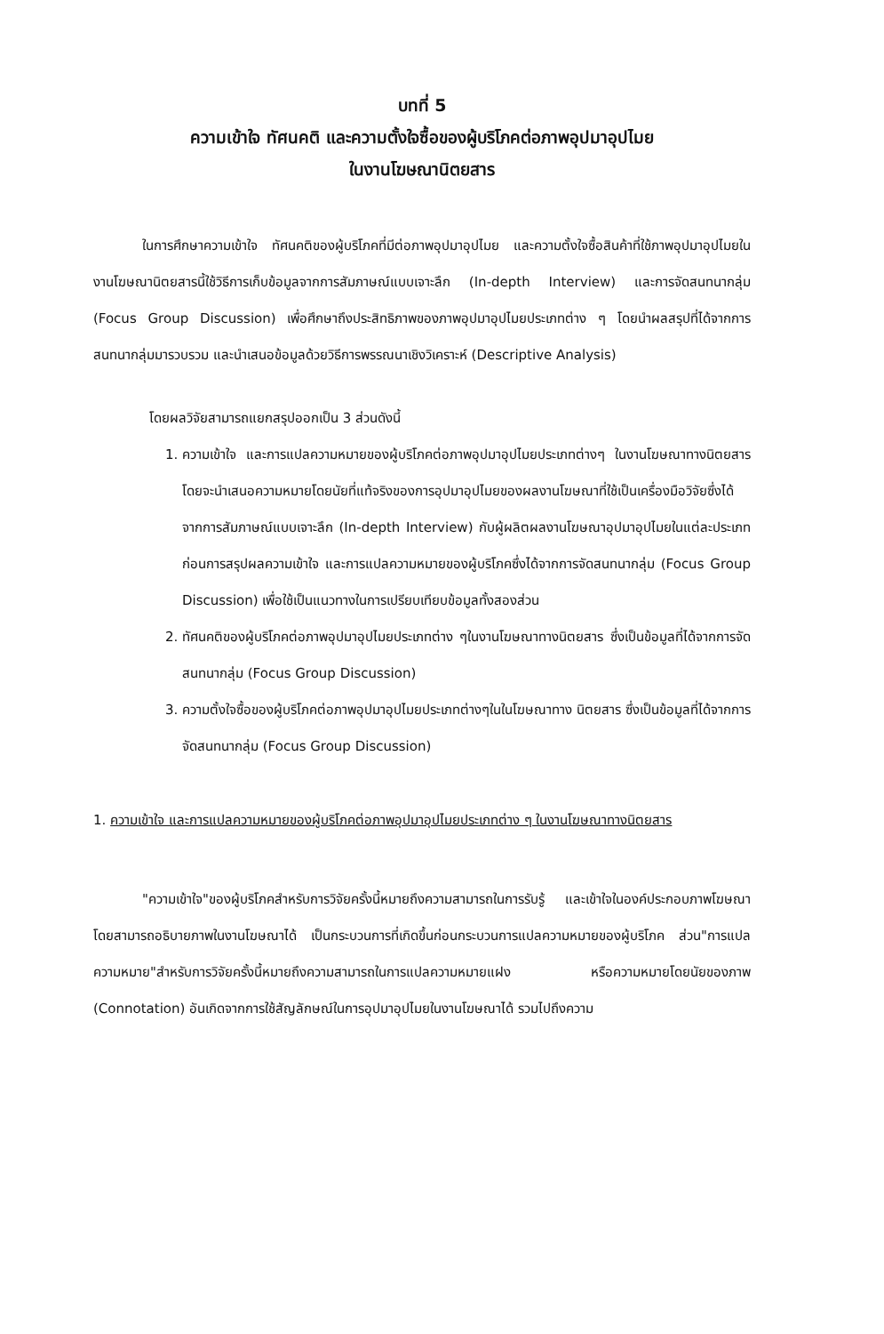บทที่ 5
ความเข้าใจ ทัศนคติ และความตั้งใจซื้อของผู้บริโภคต่อภาพอุปมาอุปไมย
ในงานโฆษณานิตยสาร
ในการศึกษาความเข้าใจ ทัศนคติของผู้บริโภคที่มีต่อภาพอุปมาอุปไมย และความตั้งใจซื้อสินค้าที่ใช้ภาพอุปมาอุปไมยในงานโฆษณานิตยสารนี้ใช้วิธีการเก็บข้อมูลจากการสัมภาษณ์แบบเจาะลึก (In-depth Interview) และการจัดสนทนากลุ่ม (Focus Group Discussion) เพื่อศึกษาถึงประสิทธิภาพของภาพอุปมาอุปไมยประเภทต่าง ๆ โดยนำผลสรุปที่ได้จากการสนทนากลุ่มมารวบรวม และนำเสนอข้อมูลด้วยวิธีการพรรณนาเชิงวิเคราะห์ (Descriptive Analysis)
โดยผลวิจัยสามารถแยกสรุปออกเป็น 3 ส่วนดังนี้
1. ความเข้าใจ และการแปลความหมายของผู้บริโภคต่อภาพอุปมาอุปไมยประเภทต่างๆ ในงานโฆษณาทางนิตยสาร โดยจะนำเสนอความหมายโดยนัยที่แท้จริงของการอุปมาอุปไมยของผลงานโฆษณาที่ใช้เป็นเครื่องมือวิจัยซึ่งได้จากการสัมภาษณ์แบบเจาะลึก (In-depth Interview) กับผู้ผลิตผลงานโฆษณาอุปมาอุปไมยในแต่ละประเภทก่อนการสรุปผลความเข้าใจ และการแปลความหมายของผู้บริโภคซึ่งได้จากการจัดสนทนากลุ่ม (Focus Group Discussion) เพื่อใช้เป็นแนวทางในการเปรียบเทียบข้อมูลทั้งสองส่วน
2. ทัศนคติของผู้บริโภคต่อภาพอุปมาอุปไมยประเภทต่าง ๆในงานโฆษณาทางนิตยสาร ซึ่งเป็นข้อมูลที่ได้จากการจัดสนทนากลุ่ม (Focus Group Discussion)
3. ความตั้งใจซื้อของผู้บริโภคต่อภาพอุปมาอุปไมยประเภทต่างๆในในโฆษณาทาง นิตยสาร ซึ่งเป็นข้อมูลที่ได้จากการจัดสนทนากลุ่ม (Focus Group Discussion)
1. ความเข้าใจ และการแปลความหมายของผู้บริโภคต่อภาพอุปมาอุปไมยประเภทต่าง ๆ ในงานโฆษณาทางนิตยสาร
"ความเข้าใจ"ของผู้บริโภคสำหรับการวิจัยครั้งนี้หมายถึงความสามารถในการรับรู้ และเข้าใจในองค์ประกอบภาพโฆษณา โดยสามารถอธิบายภาพในงานโฆษณาได้ เป็นกระบวนการที่เกิดขึ้นก่อนกระบวนการแปลความหมายของผู้บริโภค ส่วน"การแปลความหมาย"สำหรับการวิจัยครั้งนี้หมายถึงความสามารถในการแปลความหมายแฝง หรือความหมายโดยนัยของภาพ (Connotation) อันเกิดจากการใช้สัญลักษณ์ในการอุปมาอุปไมยในงานโฆษณาได้ รวมไปถึงความ